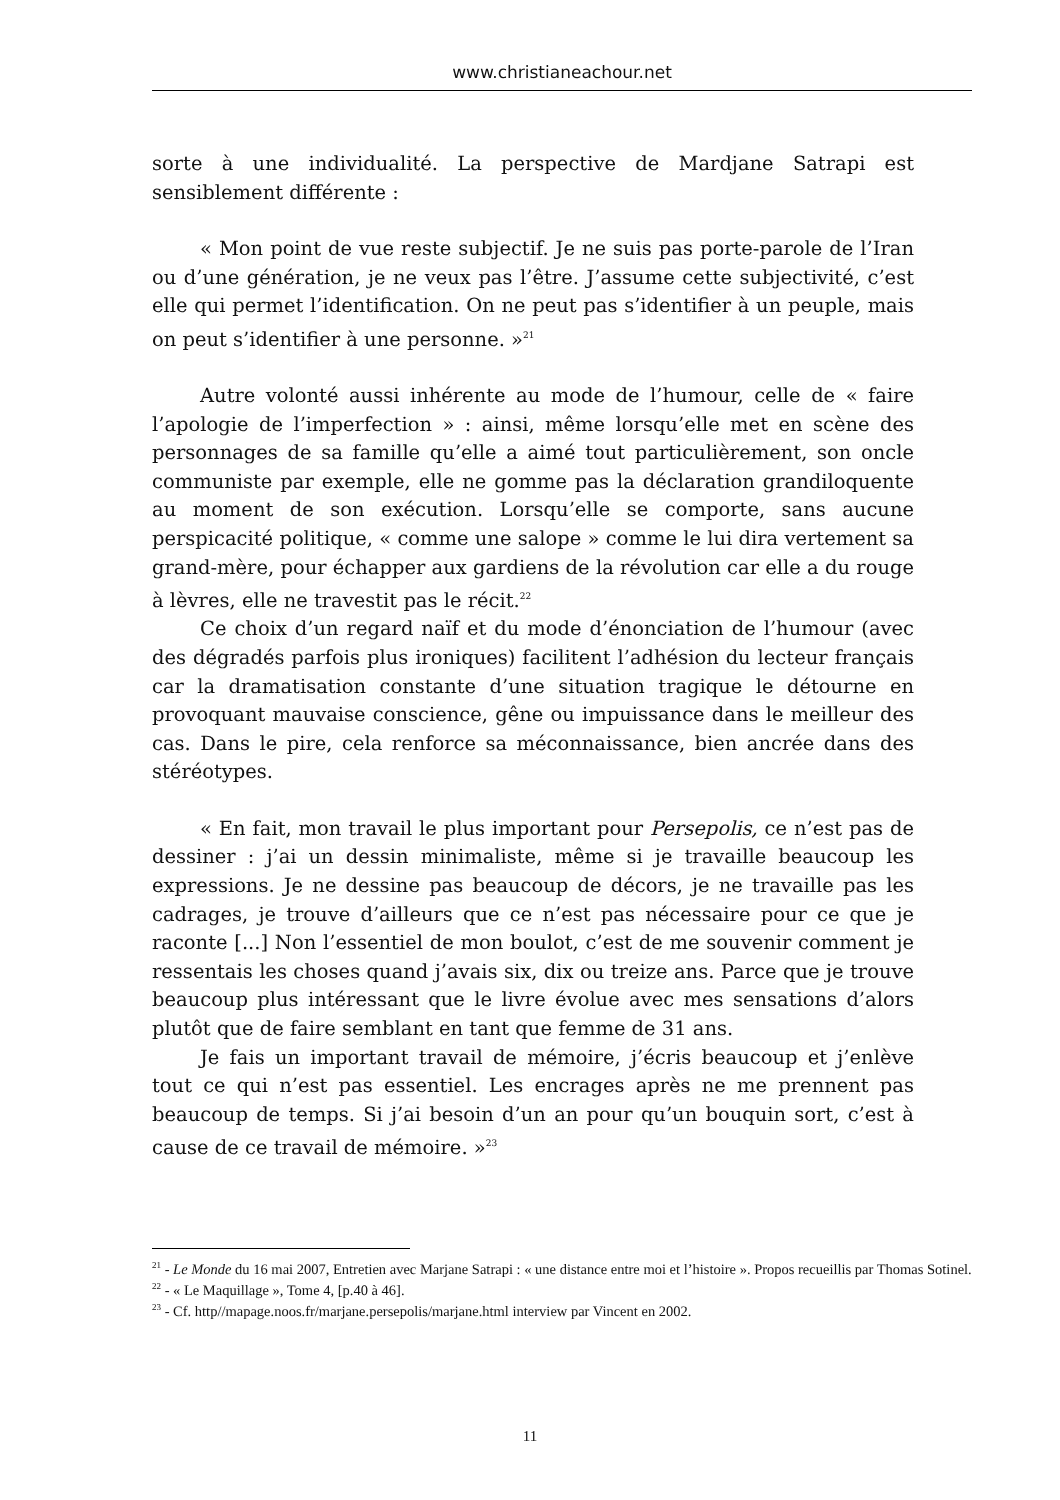www.christianeachour.net
sorte à une individualité. La perspective de Mardjane Satrapi est sensiblement différente :
« Mon point de vue reste subjectif. Je ne suis pas porte-parole de l’Iran ou d’une génération, je ne veux pas l’être. J’assume cette subjectivité, c’est elle qui permet l’identification. On ne peut pas s’identifier à un peuple, mais on peut s’identifier à une personne. »<sup>21</sup>
Autre volonté aussi inhérente au mode de l’humour, celle de « faire l’apologie de l’imperfection » : ainsi, même lorsqu’elle met en scène des personnages de sa famille qu’elle a aimé tout particulièrement, son oncle communiste par exemple, elle ne gomme pas la déclaration grandiloquente au moment de son exécution. Lorsqu’elle se comporte, sans aucune perspicacité politique, « comme une salope » comme le lui dira vertement sa grand-mère, pour échapper aux gardiens de la révolution car elle a du rouge à lèvres, elle ne travestit pas le récit.<sup>22</sup>
Ce choix d’un regard naïf et du mode d’énonciation de l’humour (avec des dégradés parfois plus ironiques) facilitent l’adhésion du lecteur français car la dramatisation constante d’une situation tragique le détourne en provoquant mauvaise conscience, gêne ou impuissance dans le meilleur des cas. Dans le pire, cela renforce sa méconnaissance, bien ancrée dans des stéréotypes.
« En fait, mon travail le plus important pour Persepolis, ce n’est pas de dessiner : j’ai un dessin minimaliste, même si je travaille beaucoup les expressions. Je ne dessine pas beaucoup de décors, je ne travaille pas les cadrages, je trouve d’ailleurs que ce n’est pas nécessaire pour ce que je raconte [...] Non l’essentiel de mon boulot, c’est de me souvenir comment je ressentais les choses quand j’avais six, dix ou treize ans. Parce que je trouve beaucoup plus intéressant que le livre évolue avec mes sensations d’alors plutôt que de faire semblant en tant que femme de 31 ans.
Je fais un important travail de mémoire, j’écris beaucoup et j’enlève tout ce qui n’est pas essentiel. Les encrages après ne me prennent pas beaucoup de temps. Si j’ai besoin d’un an pour qu’un bouquin sort, c’est à cause de ce travail de mémoire. »<sup>23</sup>
<sup>21</sup> - Le Monde du 16 mai 2007, Entretien avec Marjane Satrapi : « une distance entre moi et l’histoire ». Propos recueillis par Thomas Sotinel.
<sup>22</sup> - « Le Maquillage », Tome 4, [p.40 à 46].
<sup>23</sup> - Cf. http//mapage.noos.fr/marjane.persepolis/marjane.html interview par Vincent en 2002.
11